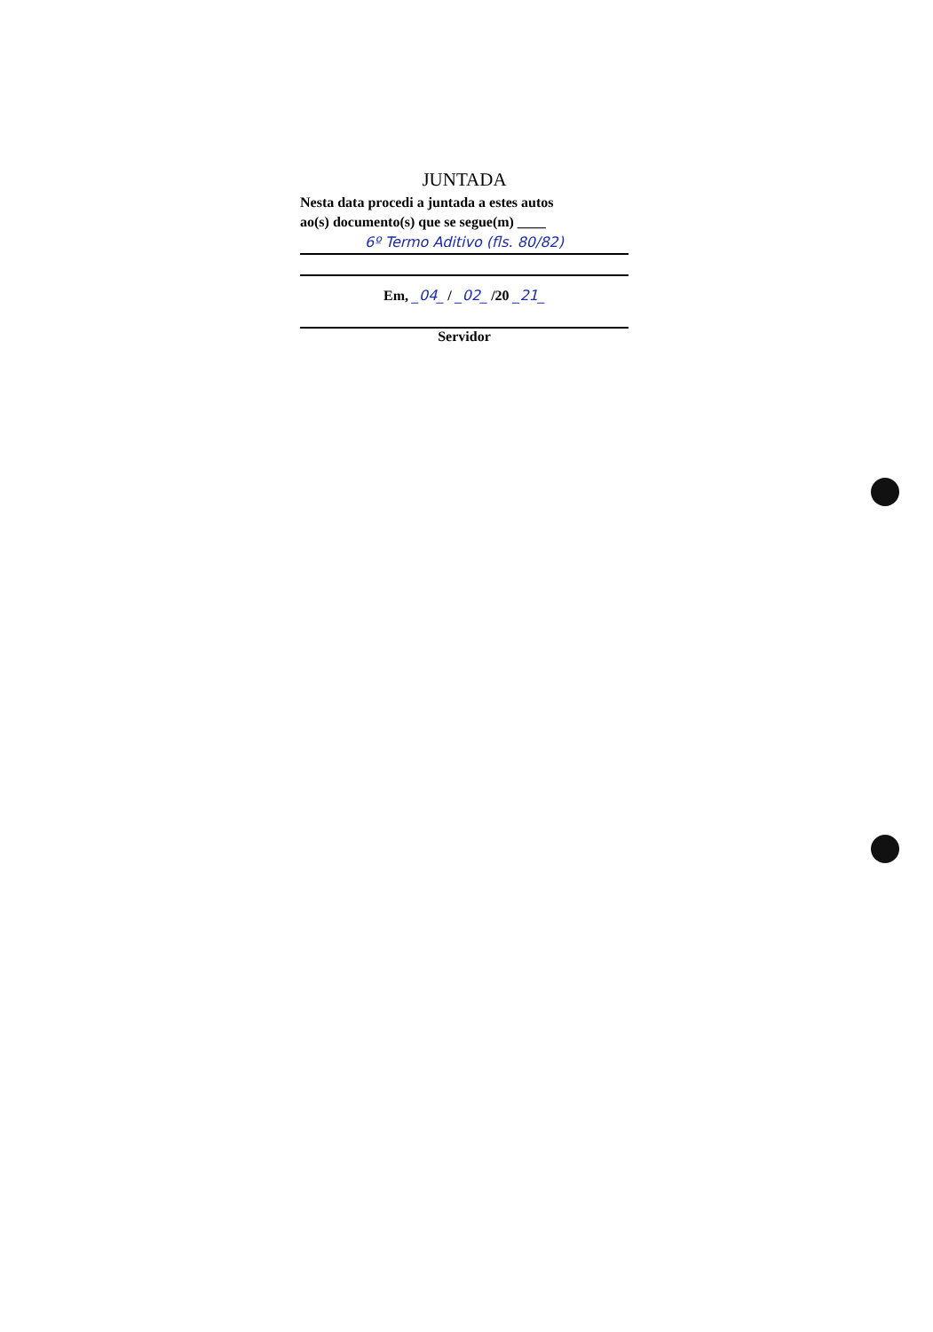JUNTADA
Nesta data procedi a juntada a estes autos
ao(s) documento(s) que se segue(m) ____
6º Termo Aditivo (fls. 80/82)
Em, _04_ / _02_ /20 _21_
Servidor